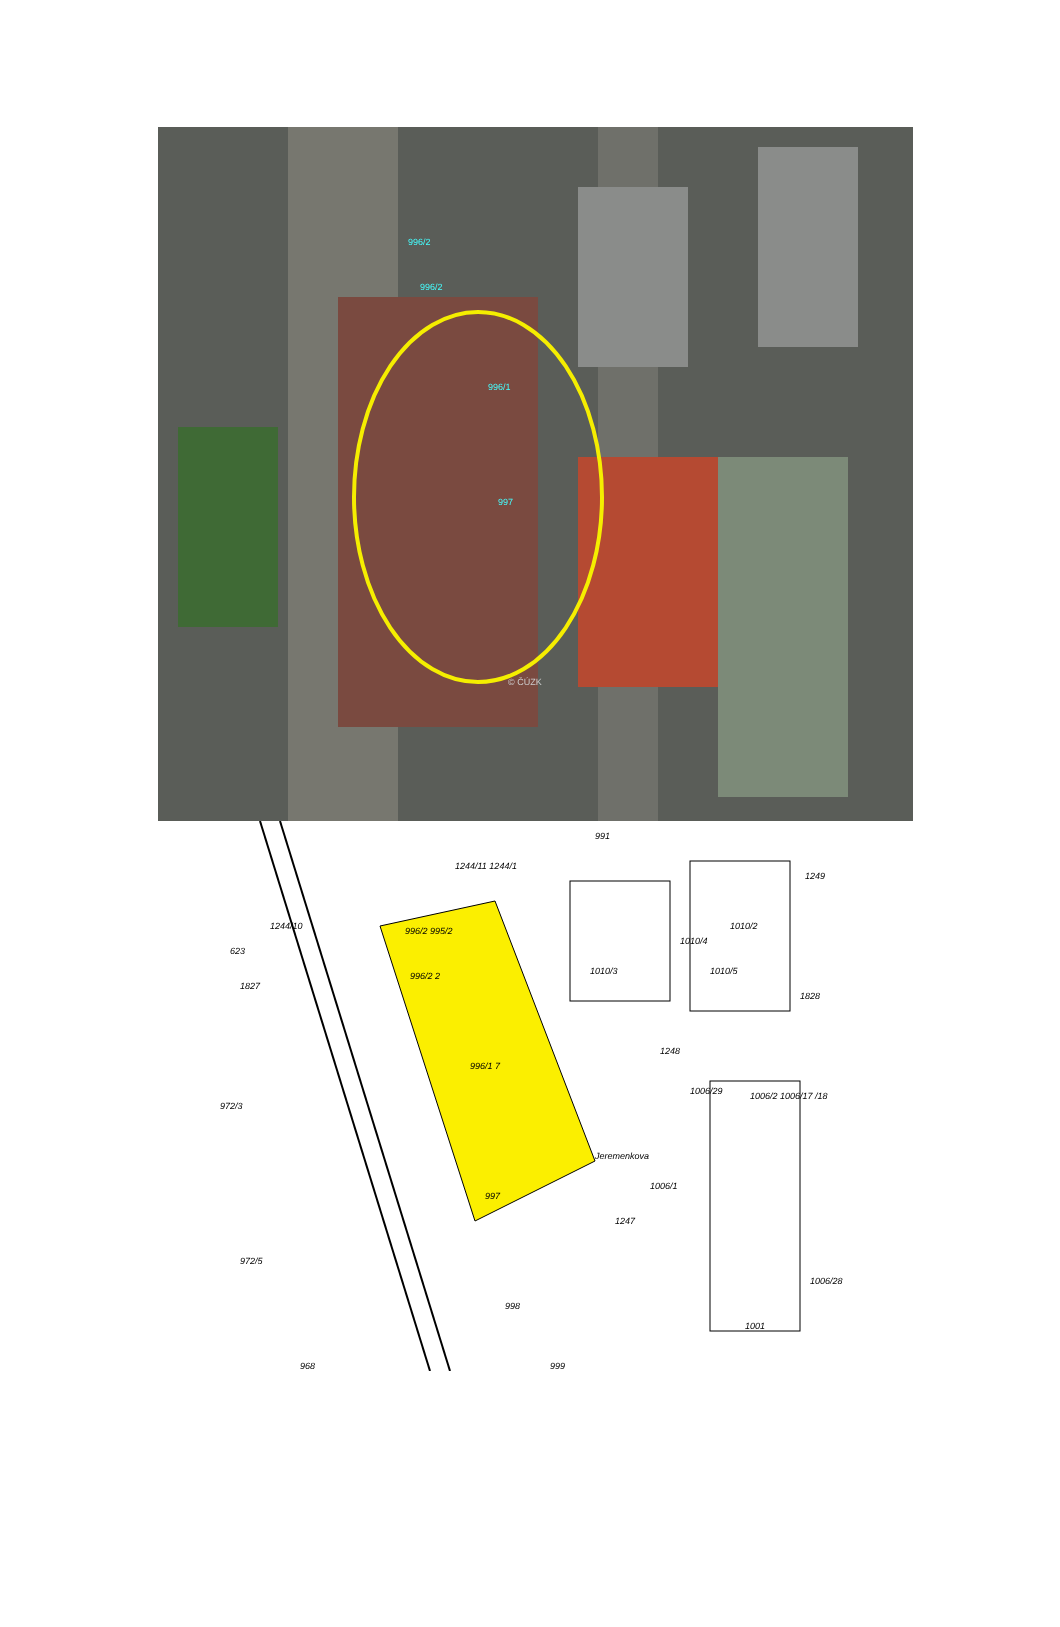© ČÚZK
996/2
996/2
996/1
997
991
1244/11 1244/1
1249
1244/10
623
996/2 995/2
996/2 2
1010/2
1010/4
1010/3 1010/5
1827
1828
1248
996/1 7
1006/29
972/3
1006/2 1006/17 /18
Jeremenkova
1006/1
997
1247
972/5
1006/28
998
1001
968 999